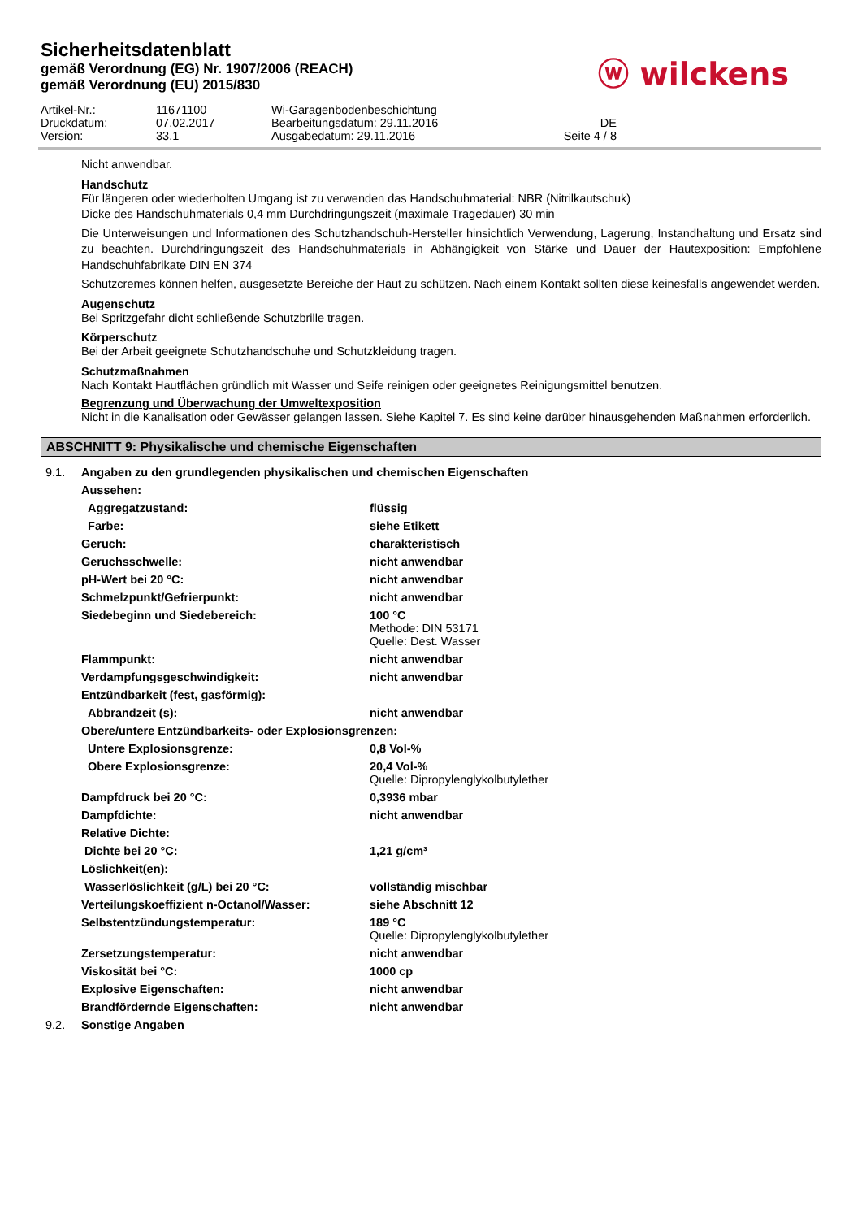Sicherheitsdatenblatt
gemäß Verordnung (EG) Nr. 1907/2006 (REACH)
gemäß Verordnung (EU) 2015/830
ⓦ wilckens
Artikel-Nr.: 11671100 Wi-Garagenbodenbeschichtung Druckdatum: 07.02.2017 Bearbeitungsdatum: 29.11.2016 DE Version: 33.1 Ausgabedatum: 29.11.2016 Seite 4 / 8
Nicht anwendbar.
Handschutz
Für längeren oder wiederholten Umgang ist zu verwenden das Handschuhmaterial: NBR (Nitrilkautschuk)
Dicke des Handschuhmaterials 0,4 mm Durchdringungszeit (maximale Tragedauer) 30 min
Die Unterweisungen und Informationen des Schutzhandschuh-Hersteller hinsichtlich Verwendung, Lagerung, Instandhaltung und Ersatz sind zu beachten. Durchdringungszeit des Handschuhmaterials in Abhängigkeit von Stärke und Dauer der Hautexposition: Empfohlene Handschuhfabrikate DIN EN 374
Schutzcremes können helfen, ausgesetzte Bereiche der Haut zu schützen. Nach einem Kontakt sollten diese keinesfalls angewendet werden.
Augenschutz
Bei Spritzgefahr dicht schließende Schutzbrille tragen.
Körperschutz
Bei der Arbeit geeignete Schutzhandschuhe und Schutzkleidung tragen.
Schutzmaßnahmen
Nach Kontakt Hautflächen gründlich mit Wasser und Seife reinigen oder geeignetes Reinigungsmittel benutzen.
Begrenzung und Überwachung der Umweltexposition
Nicht in die Kanalisation oder Gewässer gelangen lassen. Siehe Kapitel 7. Es sind keine darüber hinausgehenden Maßnahmen erforderlich.
ABSCHNITT 9: Physikalische und chemische Eigenschaften
| 9.1. | Angaben zu den grundlegenden physikalischen und chemischen Eigenschaften | |
| | Aussehen: | |
| | Aggregatzustand: | flüssig |
| | Farbe: | siehe Etikett |
| | Geruch: | charakteristisch |
| | Geruchsschwelle: | nicht anwendbar |
| | pH-Wert bei 20 °C: | nicht anwendbar |
| | Schmelzpunkt/Gefrierpunkt: | nicht anwendbar |
| | Siedebeginn und Siedebereich: | 100 °C Methode: DIN 53171 Quelle: Dest. Wasser |
| | Flammpunkt: | nicht anwendbar |
| | Verdampfungsgeschwindigkeit: | nicht anwendbar |
| | Entzündbarkeit (fest, gasförmig): | |
| | Abbrandzeit (s): | nicht anwendbar |
| | Obere/untere Entzündbarkeits- oder Explosionsgrenzen: | |
| | Untere Explosionsgrenze: | 0,8 Vol-% |
| | Obere Explosionsgrenze: | 20,4 Vol-% Quelle: Dipropylenglykolbutylether |
| | Dampfdruck bei 20 °C: | 0,3936 mbar |
| | Dampfdichte: | nicht anwendbar |
| | Relative Dichte: | |
| | Dichte bei 20 °C: | 1,21 g/cm³ |
| | Löslichkeit(en): | |
| | Wasserlöslichkeit (g/L) bei 20 °C: | vollständig mischbar |
| | Verteilungskoeffizient n-Octanol/Wasser: | siehe Abschnitt 12 |
| | Selbstentzündungstemperatur: | 189 °C Quelle: Dipropylenglykolbutylether |
| | Zersetzungstemperatur: | nicht anwendbar |
| | Viskosität bei °C: | 1000 cp |
| | Explosive Eigenschaften: | nicht anwendbar |
| | Brandfördernde Eigenschaften: | nicht anwendbar |
| 9.2. | Sonstige Angaben | |